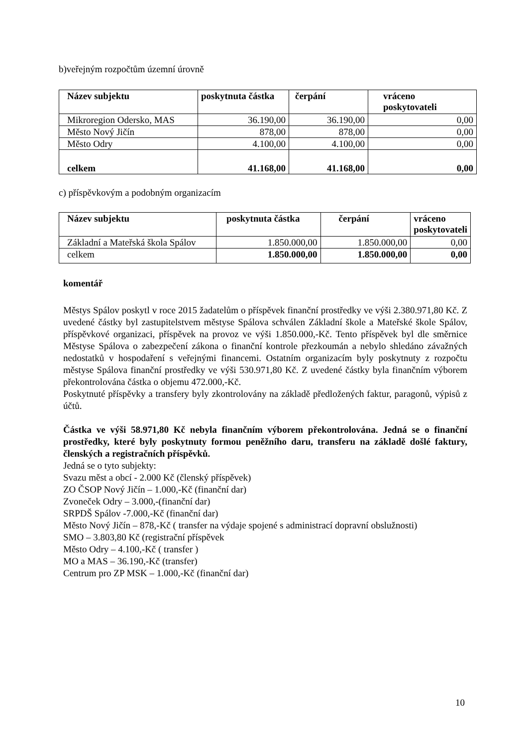b)veřejným rozpočtům územní úrovně
| Název subjektu | poskytnuta částka | čerpání | vráceno poskytovateli |
| --- | --- | --- | --- |
| Mikroregion Odersko, MAS | 36.190,00 | 36.190,00 | 0,00 |
| Město Nový Jičín | 878,00 | 878,00 | 0,00 |
| Město Odry | 4.100,00 | 4.100,00 | 0,00 |
| celkem | 41.168,00 | 41.168,00 | 0,00 |
c) příspěvkovým a podobným organizacím
| Název subjektu | poskytnuta částka | čerpání | vráceno poskytovateli |
| --- | --- | --- | --- |
| Základní a Mateřská škola Spálov | 1.850.000,00 | 1.850.000,00 | 0,00 |
| celkem | 1.850.000,00 | 1.850.000,00 | 0,00 |
komentář
Městys Spálov poskytl v roce 2015 žadatelům o příspěvek finanční prostředky ve výši 2.380.971,80 Kč. Z uvedené částky byl zastupitelstvem městyse Spálova schválen Základní škole a Mateřské škole Spálov, příspěvkové organizaci, příspěvek na provoz ve výši 1.850.000,-Kč. Tento příspěvek byl dle směrnice Městyse Spálova o zabezpečení zákona o finanční kontrole přezkoumán a nebylo shledáno závažných nedostatků v hospodaření s veřejnými financemi. Ostatním organizacím byly poskytnuty z rozpočtu městyse Spálova finanční prostředky ve výši 530.971,80 Kč. Z uvedené částky byla finančním výborem překontrolována částka o objemu 472.000,-Kč.
Poskytnuté příspěvky a transfery byly zkontrolovány na základě předložených faktur, paragonů, výpisů z účtů.
Částka ve výši 58.971,80 Kč nebyla finančním výborem překontrolována. Jedná se o finanční prostředky, které byly poskytnuty formou peněžního daru, transferu na základě došlé faktury, členských a registračních příspěvků.
Jedná se o tyto subjekty:
Svazu měst a obcí - 2.000 Kč (členský příspěvek)
ZO ČSOP Nový Jičín – 1.000,-Kč (finanční dar)
Zvoneček Odry – 3.000,-(finanční dar)
SRPDŠ Spálov -7.000,-Kč (finanční dar)
Město Nový Jičín – 878,-Kč ( transfer na výdaje spojené s administrací dopravní obslužnosti)
SMO – 3.803,80 Kč (registrační příspěvek
Město Odry – 4.100,-Kč ( transfer )
MO a MAS – 36.190,-Kč (transfer)
Centrum pro ZP MSK – 1.000,-Kč (finanční dar)
10